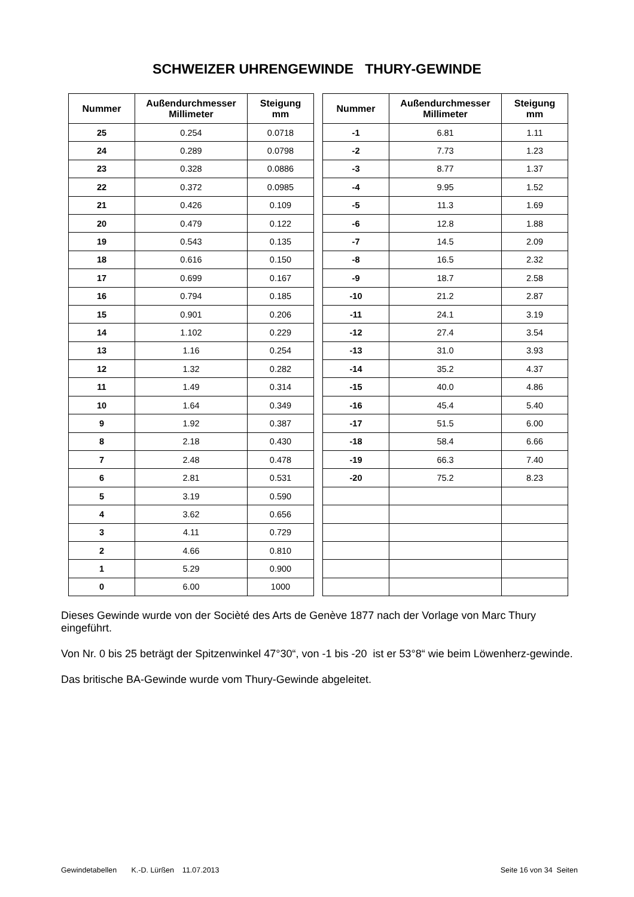SCHWEIZER UHRENGEWINDE THURY-GEWINDE
| Nummer | Außendurchmesser Millimeter | Steigung mm |
| --- | --- | --- |
| 25 | 0.254 | 0.0718 |
| 24 | 0.289 | 0.0798 |
| 23 | 0.328 | 0.0886 |
| 22 | 0.372 | 0.0985 |
| 21 | 0.426 | 0.109 |
| 20 | 0.479 | 0.122 |
| 19 | 0.543 | 0.135 |
| 18 | 0.616 | 0.150 |
| 17 | 0.699 | 0.167 |
| 16 | 0.794 | 0.185 |
| 15 | 0.901 | 0.206 |
| 14 | 1.102 | 0.229 |
| 13 | 1.16 | 0.254 |
| 12 | 1.32 | 0.282 |
| 11 | 1.49 | 0.314 |
| 10 | 1.64 | 0.349 |
| 9 | 1.92 | 0.387 |
| 8 | 2.18 | 0.430 |
| 7 | 2.48 | 0.478 |
| 6 | 2.81 | 0.531 |
| 5 | 3.19 | 0.590 |
| 4 | 3.62 | 0.656 |
| 3 | 4.11 | 0.729 |
| 2 | 4.66 | 0.810 |
| 1 | 5.29 | 0.900 |
| 0 | 6.00 | 1000 |
| Nummer | Außendurchmesser Millimeter | Steigung mm |
| --- | --- | --- |
| -1 | 6.81 | 1.11 |
| -2 | 7.73 | 1.23 |
| -3 | 8.77 | 1.37 |
| -4 | 9.95 | 1.52 |
| -5 | 11.3 | 1.69 |
| -6 | 12.8 | 1.88 |
| -7 | 14.5 | 2.09 |
| -8 | 16.5 | 2.32 |
| -9 | 18.7 | 2.58 |
| -10 | 21.2 | 2.87 |
| -11 | 24.1 | 3.19 |
| -12 | 27.4 | 3.54 |
| -13 | 31.0 | 3.93 |
| -14 | 35.2 | 4.37 |
| -15 | 40.0 | 4.86 |
| -16 | 45.4 | 5.40 |
| -17 | 51.5 | 6.00 |
| -18 | 58.4 | 6.66 |
| -19 | 66.3 | 7.40 |
| -20 | 75.2 | 8.23 |
Dieses Gewinde wurde von der Socièté des Arts de Genève 1877 nach der Vorlage von Marc Thury eingeführt.
Von Nr. 0 bis 25 beträgt der Spitzenwinkel 47°30“, von -1 bis -20 ist er 53°8“ wie beim Löwenherz-gewinde.
Das britische BA-Gewinde wurde vom Thury-Gewinde abgeleitet.
Gewindetabellen K.-D. Lürßen 11.07.2013 Seite 16 von 34 Seiten